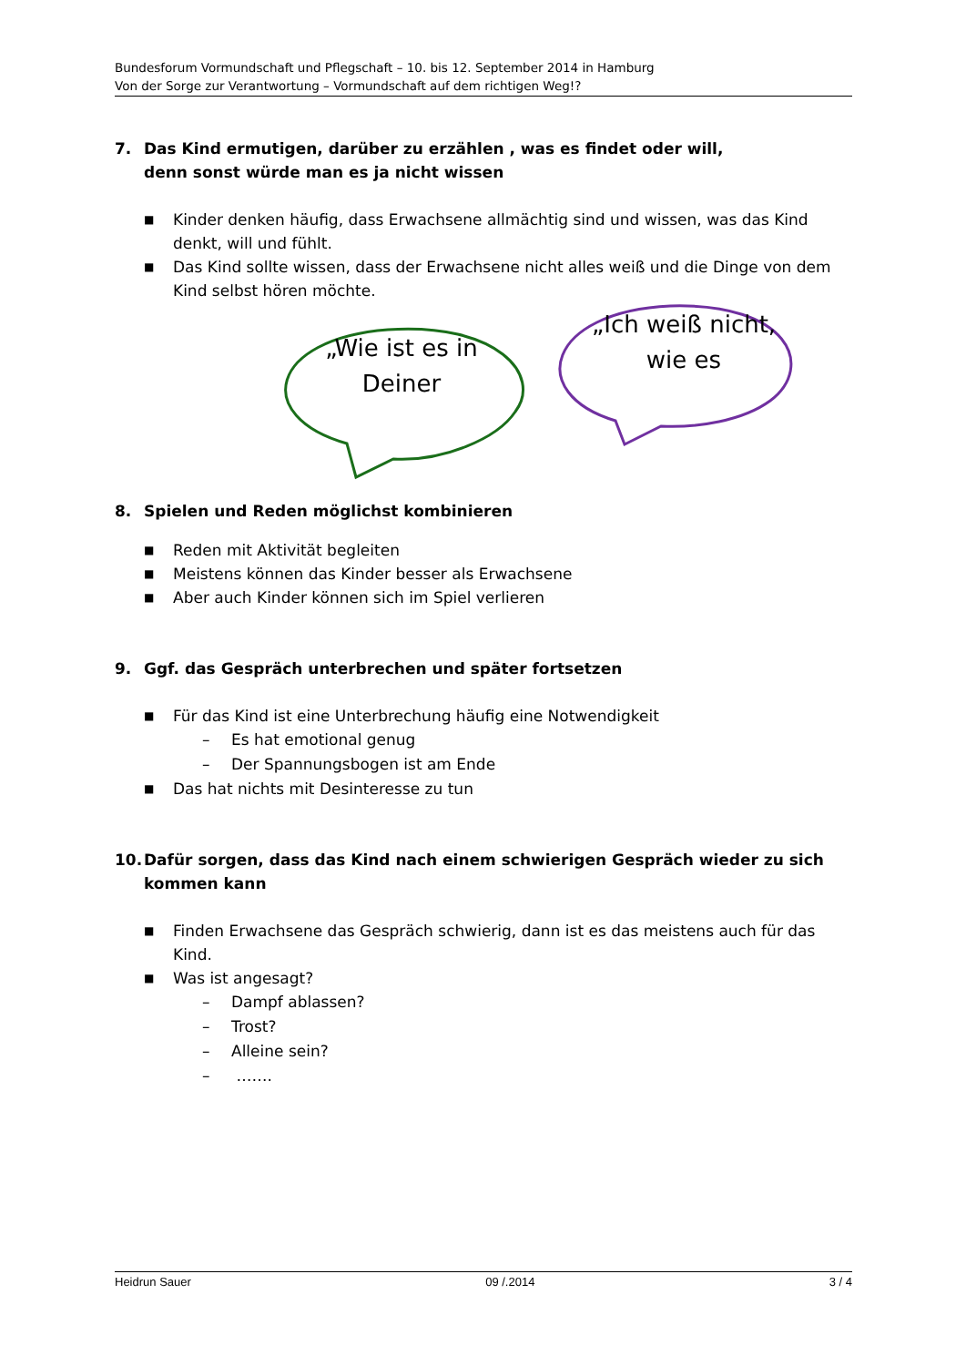Bundesforum Vormundschaft und Pflegschaft – 10. bis 12. September 2014 in Hamburg
Von der Sorge zur Verantwortung – Vormundschaft auf dem richtigen Weg!?
7. Das Kind ermutigen, darüber zu erzählen , was es findet oder will,
denn sonst würde man es ja nicht wissen
■ Kinder denken häufig, dass Erwachsene allmächtig sind und wissen, was das Kind denkt, will und fühlt.
■ Das Kind sollte wissen, dass der Erwachsene nicht alles weiß und die Dinge von dem Kind selbst hören möchte.
„Wie ist es in Deiner
„Ich weiß nicht, wie es
8. Spielen und Reden möglichst kombinieren
■ Reden mit Aktivität begleiten
■ Meistens können das Kinder besser als Erwachsene
■ Aber auch Kinder können sich im Spiel verlieren
9. Ggf. das Gespräch unterbrechen und später fortsetzen
■ Für das Kind ist eine Unterbrechung häufig eine Notwendigkeit
– Es hat emotional genug
– Der Spannungsbogen ist am Ende
■ Das hat nichts mit Desinteresse zu tun
10. Dafür sorgen, dass das Kind nach einem schwierigen Gespräch wieder zu sich kommen kann
■ Finden Erwachsene das Gespräch schwierig, dann ist es das meistens auch für das Kind.
■ Was ist angesagt?
– Dampf ablassen?
– Trost?
– Alleine sein?
– …….
Heidrun Sauer 09 /.2014 3 / 4